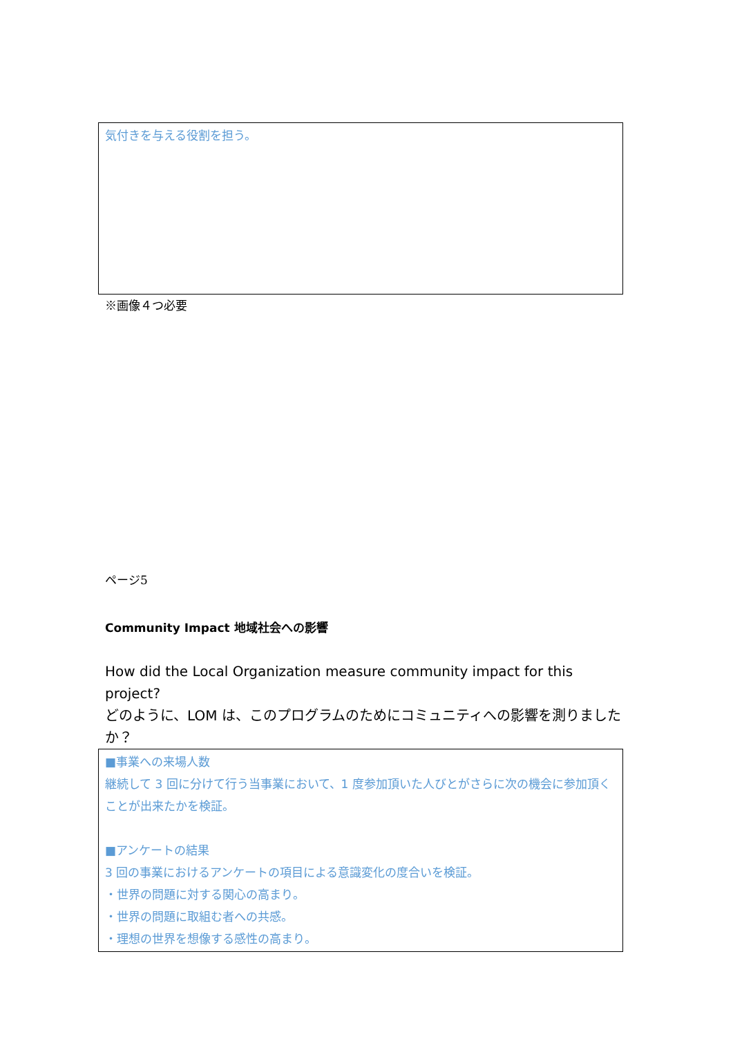気付きを与える役割を担う。
※画像４つ必要
ページ5
Community Impact 地域社会への影響
How did the Local Organization measure community impact for this project?
どのように、LOM は、このプログラムのためにコミュニティへの影響を測りました か？
■事業への来場人数
継続して 3 回に分けて行う当事業において、1 度参加頂いた人びとがさらに次の機会に参加頂くことが出来たかを検証。
■アンケートの結果
3 回の事業におけるアンケートの項目による意識変化の度合いを検証。
・世界の問題に対する関心の高まり。
・世界の問題に取組む者への共感。
・理想の世界を想像する感性の高まり。